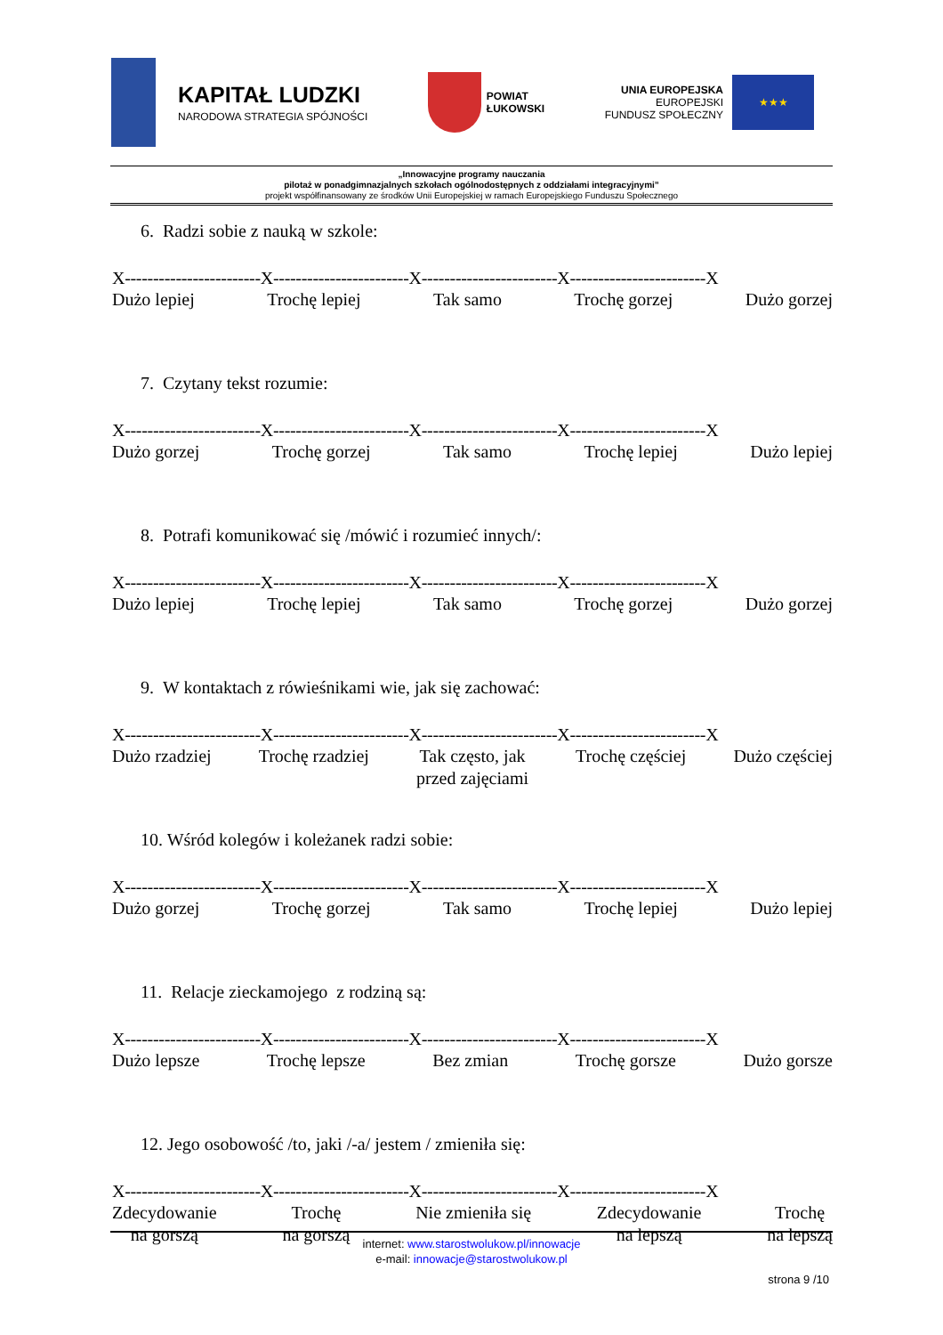KAPITAŁ LUDZKI
NARODOWA STRATEGIA SPÓJNOŚCI
POWIAT
ŁUKOWSKI
UNIA EUROPEJSKA
EUROPEJSKI
FUNDUSZ SPOŁECZNY
★★★
„Innowacyjne programy nauczania
pilotaż w ponadgimnazjalnych szkołach ogólnodostępnych z oddziałami integracyjnymi”
projekt współfinansowany ze środków Unii Europejskiej w ramach Europejskiego Funduszu Społecznego
6. Radzi sobie z nauką w szkole:
X------------------------X------------------------X------------------------X------------------------X
Dużo lepiej Trochę lepiej Tak samo Trochę gorzej Dużo gorzej
7. Czytany tekst rozumie:
X------------------------X------------------------X------------------------X------------------------X
Dużo gorzej Trochę gorzej Tak samo Trochę lepiej Dużo lepiej
8. Potrafi komunikować się /mówić i rozumieć innych/:
X------------------------X------------------------X------------------------X------------------------X
Dużo lepiej Trochę lepiej Tak samo Trochę gorzej Dużo gorzej
9. W kontaktach z rówieśnikami wie, jak się zachować:
X------------------------X------------------------X------------------------X------------------------X
Dużo rzadziej Trochę rzadziej Tak często, jak
przed zajęciami
Trochę częściej Dużo częściej
10. Wśród kolegów i koleżanek radzi sobie:
X------------------------X------------------------X------------------------X------------------------X
Dużo gorzej Trochę gorzej Tak samo Trochę lepiej Dużo lepiej
11. Relacje zieckamojego z rodziną są:
X------------------------X------------------------X------------------------X------------------------X
Dużo lepsze Trochę lepsze Bez zmian Trochę gorsze Dużo gorsze
12. Jego osobowość /to, jaki /-a/ jestem / zmieniła się:
X------------------------X------------------------X------------------------X------------------------X
Zdecydowanie
na gorszą
Trochę
na gorszą
Nie zmieniła się Zdecydowanie
na lepszą
Trochę
na lepszą
internet: www.starostwolukow.pl/innowacje
e-mail: innowacje@starostwolukow.pl
strona 9 /10